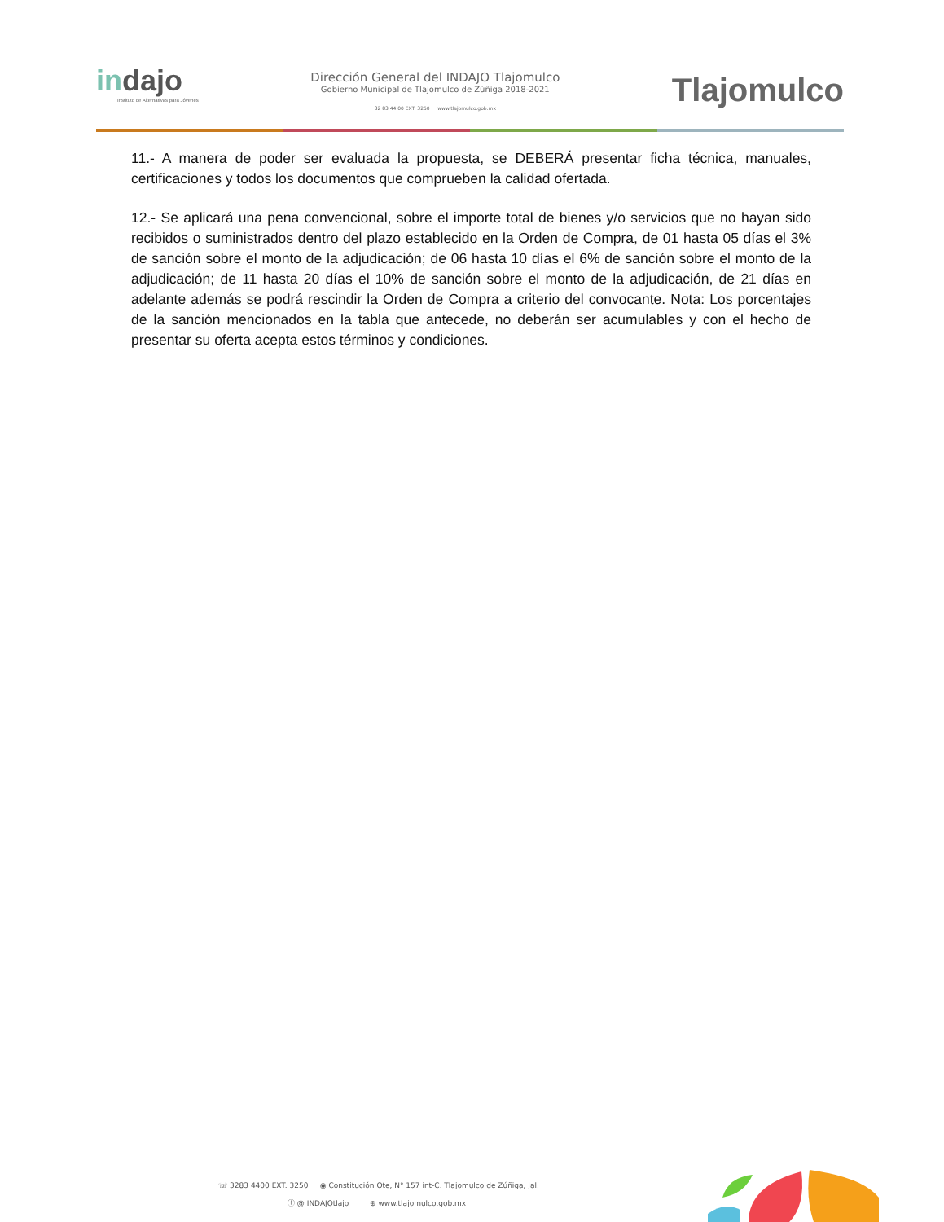indajo
Instituto de Alternativas para Jóvenes
Dirección General del INDAJO Tlajomulco
Gobierno Municipal de Tlajomulco de Zúñiga 2018-2021
32 83 44 00 EXT. 3250 www.tlajomulco.gob.mx
Tlajomulco
11.- A manera de poder ser evaluada la propuesta, se DEBERÁ presentar ficha técnica, manuales, certificaciones y todos los documentos que comprueben la calidad ofertada.
12.- Se aplicará una pena convencional, sobre el importe total de bienes y/o servicios que no hayan sido recibidos o suministrados dentro del plazo establecido en la Orden de Compra, de 01 hasta 05 días el 3% de sanción sobre el monto de la adjudicación; de 06 hasta 10 días el 6% de sanción sobre el monto de la adjudicación; de 11 hasta 20 días el 10% de sanción sobre el monto de la adjudicación, de 21 días en adelante además se podrá rescindir la Orden de Compra a criterio del convocante. Nota: Los porcentajes de la sanción mencionados en la tabla que antecede, no deberán ser acumulables y con el hecho de presentar su oferta acepta estos términos y condiciones.
☏ 3283 4400 EXT. 3250 ◉ Constitución Ote, N° 157 int-C. Tlajomulco de Zúñiga, Jal.
ⓕ @ INDAJOtlajo ⊕ www.tlajomulco.gob.mx